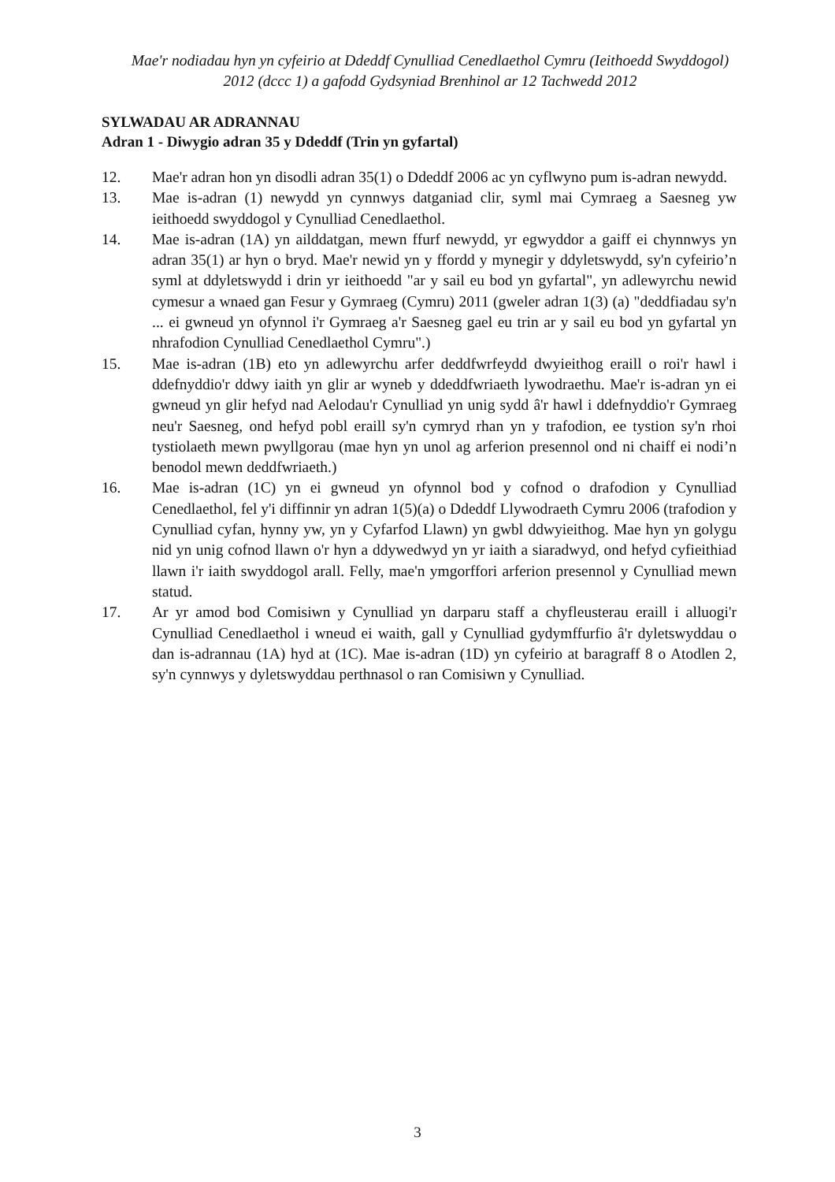Mae'r nodiadau hyn yn cyfeirio at Ddeddf Cynulliad Cenedlaethol Cymru (Ieithoedd Swyddogol) 2012 (dccc 1) a gafodd Gydsyniad Brenhinol ar 12 Tachwedd 2012
SYLWADAU AR ADRANNAU
Adran 1 - Diwygio adran 35 y Ddeddf (Trin yn gyfartal)
12. Mae'r adran hon yn disodli adran 35(1) o Ddeddf 2006 ac yn cyflwyno pum is-adran newydd.
13. Mae is-adran (1) newydd yn cynnwys datganiad clir, syml mai Cymraeg a Saesneg yw ieithoedd swyddogol y Cynulliad Cenedlaethol.
14. Mae is-adran (1A) yn ailddatgan, mewn ffurf newydd, yr egwyddor a gaiff ei chynnwys yn adran 35(1) ar hyn o bryd. Mae'r newid yn y ffordd y mynegir y ddyletswydd, sy'n cyfeirio’n syml at ddyletswydd i drin yr ieithoedd "ar y sail eu bod yn gyfartal", yn adlewyrchu newid cymesur a wnaed gan Fesur y Gymraeg (Cymru) 2011 (gweler adran 1(3) (a) "deddfiadau sy'n ... ei gwneud yn ofynnol i'r Gymraeg a'r Saesneg gael eu trin ar y sail eu bod yn gyfartal yn nhrafodion Cynulliad Cenedlaethol Cymru".)
15. Mae is-adran (1B) eto yn adlewyrchu arfer deddfwrfeydd dwyieithog eraill o roi'r hawl i ddefnyddio'r ddwy iaith yn glir ar wyneb y ddeddfwriaeth lywodraethu. Mae'r is-adran yn ei gwneud yn glir hefyd nad Aelodau'r Cynulliad yn unig sydd â'r hawl i ddefnyddio'r Gymraeg neu'r Saesneg, ond hefyd pobl eraill sy'n cymryd rhan yn y trafodion, ee tystion sy'n rhoi tystiolaeth mewn pwyllgorau (mae hyn yn unol ag arferion presennol ond ni chaiff ei nodi’n benodol mewn deddfwriaeth.)
16. Mae is-adran (1C) yn ei gwneud yn ofynnol bod y cofnod o drafodion y Cynulliad Cenedlaethol, fel y'i diffinnir yn adran 1(5)(a) o Ddeddf Llywodraeth Cymru 2006 (trafodion y Cynulliad cyfan, hynny yw, yn y Cyfarfod Llawn) yn gwbl ddwyieithog. Mae hyn yn golygu nid yn unig cofnod llawn o'r hyn a ddywedwyd yn yr iaith a siaradwyd, ond hefyd cyfieithiad llawn i'r iaith swyddogol arall. Felly, mae'n ymgorffori arferion presennol y Cynulliad mewn statud.
17. Ar yr amod bod Comisiwn y Cynulliad yn darparu staff a chyfleusterau eraill i alluogi'r Cynulliad Cenedlaethol i wneud ei waith, gall y Cynulliad gydymffurfio â'r dyletswyddau o dan is-adrannau (1A) hyd at (1C). Mae is-adran (1D) yn cyfeirio at baragraff 8 o Atodlen 2, sy'n cynnwys y dyletswyddau perthnasol o ran Comisiwn y Cynulliad.
3